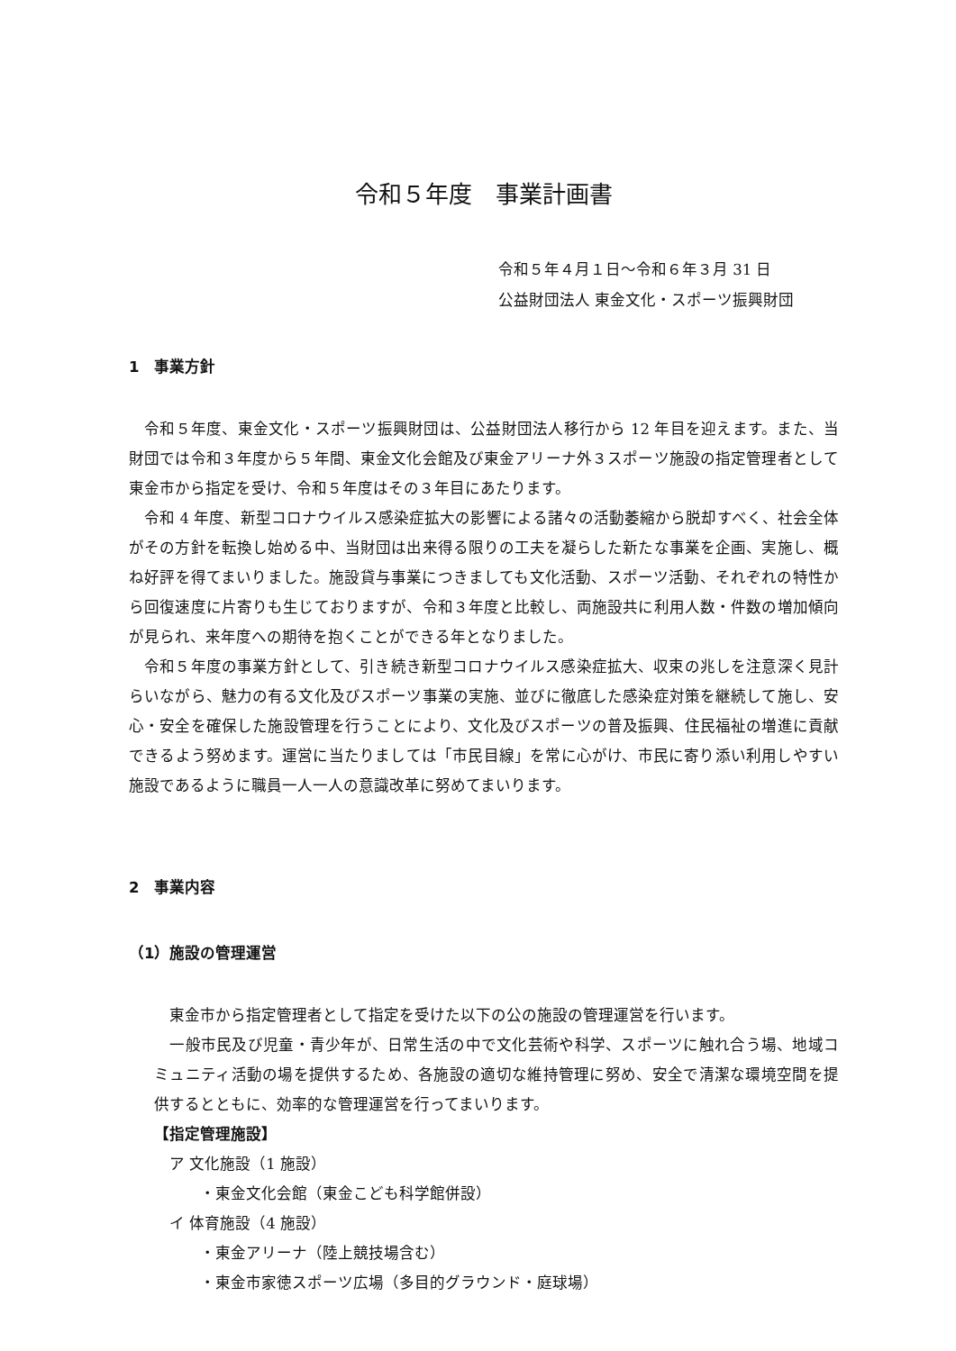令和５年度　事業計画書
令和５年４月１日～令和６年３月 31 日
公益財団法人 東金文化・スポーツ振興財団
1　事業方針
　令和５年度、東金文化・スポーツ振興財団は、公益財団法人移行から 12 年目を迎えます。また、当財団では令和３年度から５年間、東金文化会館及び東金アリーナ外３スポーツ施設の指定管理者として東金市から指定を受け、令和５年度はその３年目にあたります。
　令和 4 年度、新型コロナウイルス感染症拡大の影響による諸々の活動萎縮から脱却すべく、社会全体がその方針を転換し始める中、当財団は出来得る限りの工夫を凝らした新たな事業を企画、実施し、概ね好評を得てまいりました。施設貸与事業につきましても文化活動、スポーツ活動、それぞれの特性から回復速度に片寄りも生じておりますが、令和３年度と比較し、両施設共に利用人数・件数の増加傾向が見られ、来年度への期待を抱くことができる年となりました。
　令和５年度の事業方針として、引き続き新型コロナウイルス感染症拡大、収束の兆しを注意深く見計らいながら、魅力の有る文化及びスポーツ事業の実施、並びに徹底した感染症対策を継続して施し、安心・安全を確保した施設管理を行うことにより、文化及びスポーツの普及振興、住民福祉の増進に貢献できるよう努めます。運営に当たりましては「市民目線」を常に心がけ、市民に寄り添い利用しやすい施設であるように職員一人一人の意識改革に努めてまいります。
2　事業内容
（1）施設の管理運営
　東金市から指定管理者として指定を受けた以下の公の施設の管理運営を行います。
　一般市民及び児童・青少年が、日常生活の中で文化芸術や科学、スポーツに触れ合う場、地域コミュニティ活動の場を提供するため、各施設の適切な維持管理に努め、安全で清潔な環境空間を提供するとともに、効率的な管理運営を行ってまいります。
【指定管理施設】
　ア 文化施設（1 施設）
　　　・東金文化会館（東金こども科学館併設）
　イ 体育施設（4 施設）
　　　・東金アリーナ（陸上競技場含む）
　　　・東金市家徳スポーツ広場（多目的グラウンド・庭球場）